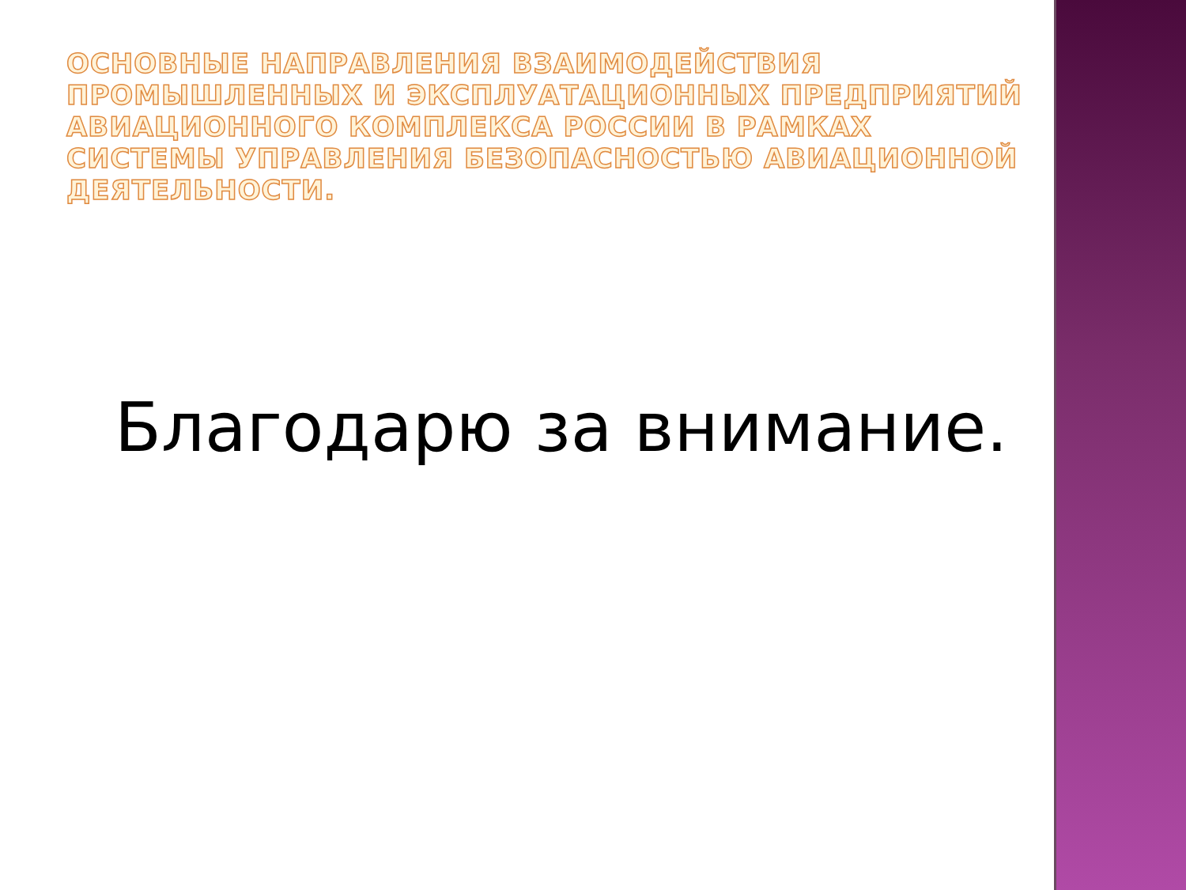ОСНОВНЫЕ НАПРАВЛЕНИЯ ВЗАИМОДЕЙСТВИЯ ПРОМЫШЛЕННЫХ И ЭКСПЛУАТАЦИОННЫХ ПРЕДПРИЯТИЙ АВИАЦИОННОГО КОМПЛЕКСА РОССИИ В РАМКАХ СИСТЕМЫ УПРАВЛЕНИЯ БЕЗОПАСНОСТЬЮ АВИАЦИОННОЙ ДЕЯТЕЛЬНОСТИ.
Благодарю за внимание.